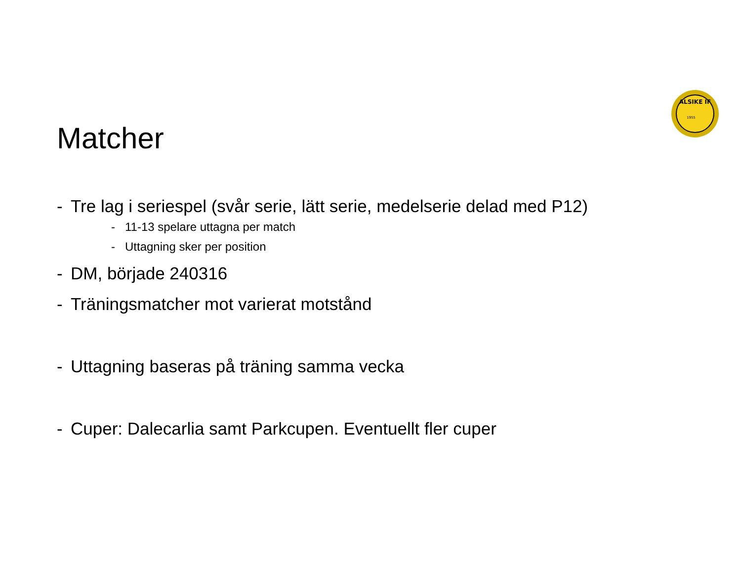ALSIKE IF
1955
Matcher
- Tre lag i seriespel (svår serie, lätt serie, medelserie delad med P12)
- 11-13 spelare uttagna per match
- Uttagning sker per position
- DM, började 240316
- Träningsmatcher mot varierat motstånd
- Uttagning baseras på träning samma vecka
- Cuper: Dalecarlia samt Parkcupen. Eventuellt fler cuper